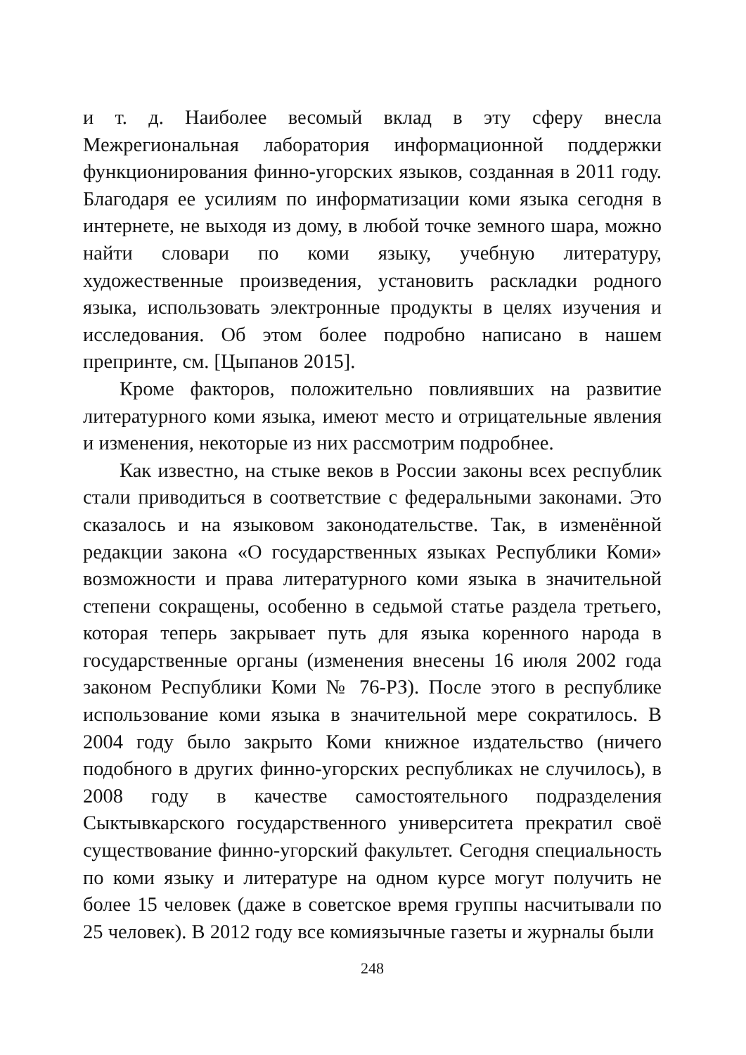и т. д. Наиболее весомый вклад в эту сферу внесла Межрегиональная лаборатория информационной поддержки функционирования финно-угорских языков, созданная в 2011 году. Благодаря ее усилиям по информатизации коми языка сегодня в интернете, не выходя из дому, в любой точке земного шара, можно найти словари по коми языку, учебную литературу, художественные произведения, установить раскладки родного языка, использовать электронные продукты в целях изучения и исследования. Об этом более подробно написано в нашем препринте, см. [Цыпанов 2015].
Кроме факторов, положительно повлиявших на развитие литературного коми языка, имеют место и отрицательные явления и изменения, некоторые из них рассмотрим подробнее.
Как известно, на стыке веков в России законы всех республик стали приводиться в соответствие с федеральными законами. Это сказалось и на языковом законодательстве. Так, в изменённой редакции закона «О государственных языках Республики Коми» возможности и права литературного коми языка в значительной степени сокращены, особенно в седьмой статье раздела третьего, которая теперь закрывает путь для языка коренного народа в государственные органы (изменения внесены 16 июля 2002 года законом Республики Коми № 76-РЗ). После этого в республике использование коми языка в значительной мере сократилось. В 2004 году было закрыто Коми книжное издательство (ничего подобного в других финно-угорских республиках не случилось), в 2008 году в качестве самостоятельного подразделения Сыктывкарского государственного университета прекратил своё существование финно-угорский факультет. Сегодня специальность по коми языку и литературе на одном курсе могут получить не более 15 человек (даже в советское время группы насчитывали по 25 человек). В 2012 году все комиязычные газеты и журналы были
248